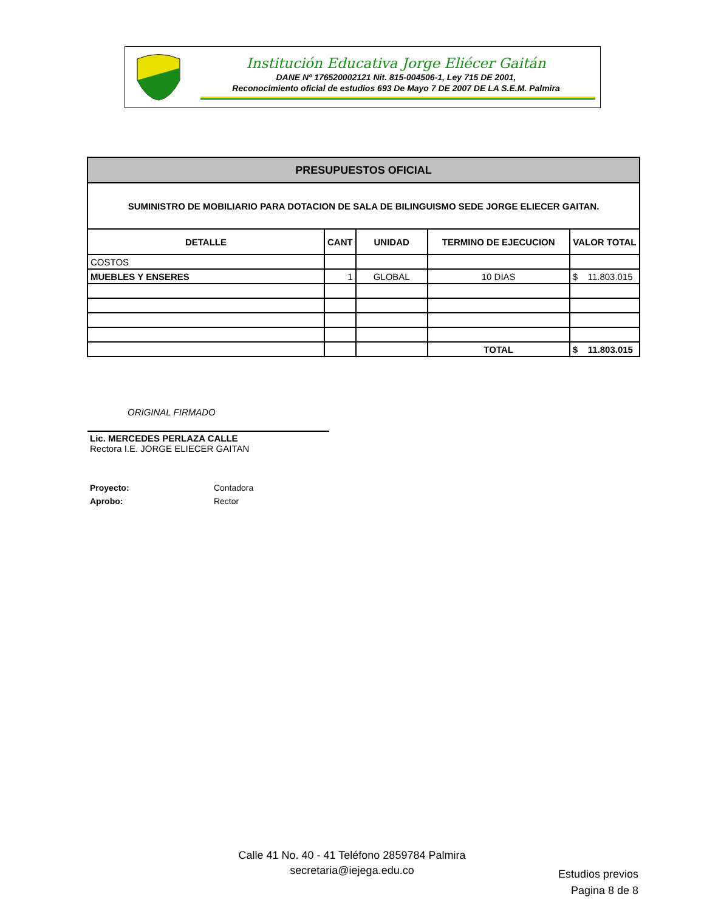Institución Educativa Jorge Eliécer Gaitán
DANE Nº 176520002121 Nit. 815-004506-1, Ley 715 DE 2001,
Reconocimiento oficial de estudios 693 De Mayo 7 DE 2007 DE LA S.E.M. Palmira
| PRESUPUESTOS OFICIAL | | | | |
| --- | --- | --- | --- | --- |
| SUMINISTRO DE MOBILIARIO PARA DOTACION DE SALA DE BILINGUISMO SEDE JORGE ELIECER GAITAN. | | | | |
| DETALLE | CANT | UNIDAD | TERMINO DE EJECUCION | VALOR TOTAL |
| COSTOS | | | | |
| MUEBLES Y ENSERES | 1 | GLOBAL | 10 DIAS | $ 11.803.015 |
| | | | TOTAL | $ 11.803.015 |
ORIGINAL FIRMADO
Lic. MERCEDES PERLAZA CALLE
Rectora I.E. JORGE ELIECER GAITAN
Proyecto: Contadora
Aprobo: Rector
Calle 41 No. 40 - 41 Teléfono 2859784 Palmira
secretaria@iejega.edu.co
Estudios previos
Pagina 8 de 8